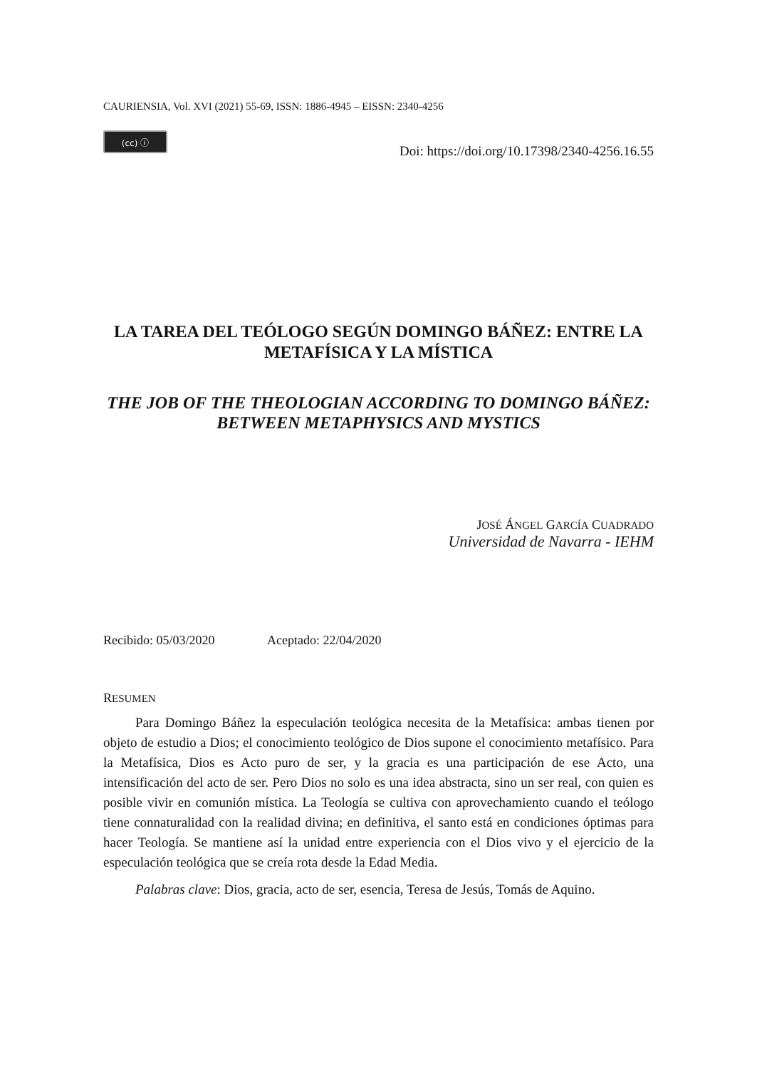CAURIENSIA, Vol. XVI (2021) 55-69, ISSN: 1886-4945 – EISSN: 2340-4256
(cc) ⓘ
Doi: https://doi.org/10.17398/2340-4256.16.55
LA TAREA DEL TEÓLOGO SEGÚN DOMINGO BÁÑEZ: ENTRE LA METAFÍSICA Y LA MÍSTICA
THE JOB OF THE THEOLOGIAN ACCORDING TO DOMINGO BÁÑEZ: BETWEEN METAPHYSICS AND MYSTICS
JOSÉ ÁNGEL GARCÍA CUADRADO
Universidad de Navarra - IEHM
Recibido: 05/03/2020 Aceptado: 22/04/2020
RESUMEN
Para Domingo Báñez la especulación teológica necesita de la Metafísica: ambas tienen por objeto de estudio a Dios; el conocimiento teológico de Dios supone el conocimiento metafísico. Para la Metafísica, Dios es Acto puro de ser, y la gracia es una participación de ese Acto, una intensificación del acto de ser. Pero Dios no solo es una idea abstracta, sino un ser real, con quien es posible vivir en comunión mística. La Teología se cultiva con aprovechamiento cuando el teólogo tiene connaturalidad con la realidad divina; en definitiva, el santo está en condiciones óptimas para hacer Teología. Se mantiene así la unidad entre experiencia con el Dios vivo y el ejercicio de la especulación teológica que se creía rota desde la Edad Media.
Palabras clave: Dios, gracia, acto de ser, esencia, Teresa de Jesús, Tomás de Aquino.